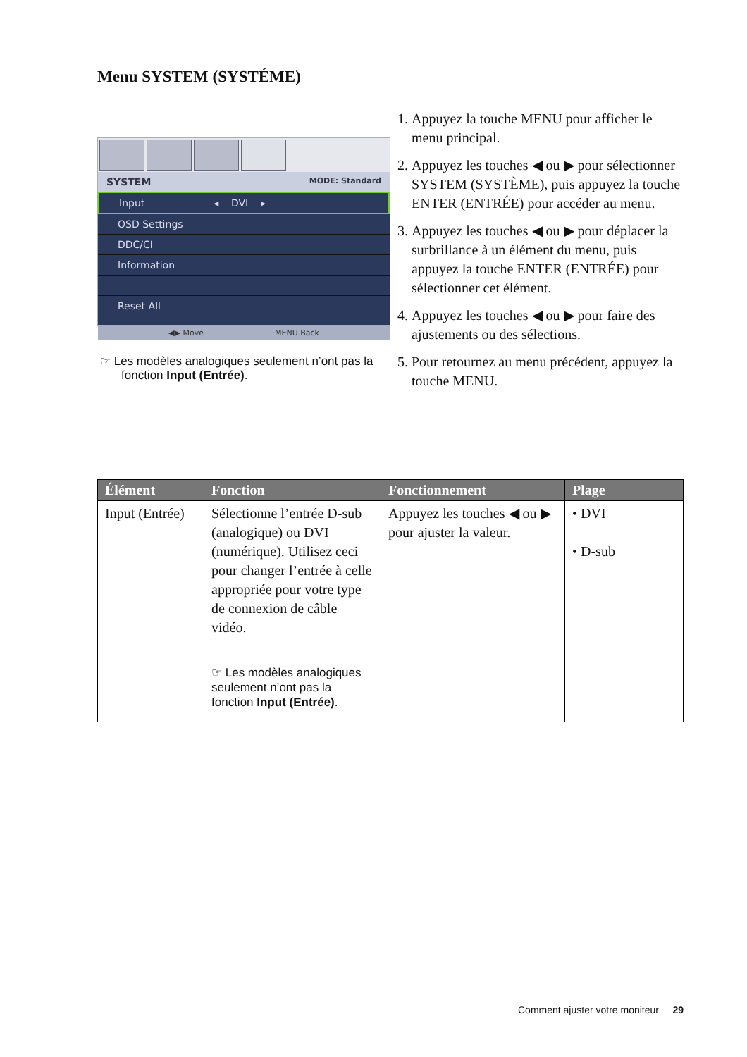Menu SYSTEM (SYSTÉME)
SYSTEM MODE: Standard
Input ◂ DVI ▸
OSD Settings
DDC/CI
Information
Reset All
◀▶ Move MENU Back
☞ Les modèles analogiques seulement n’ont pas la fonction Input (Entrée).
1. Appuyez la touche MENU pour afficher le menu principal.
2. Appuyez les touches ◀ ou ▶ pour sélectionner SYSTEM (SYSTÈME), puis appuyez la touche ENTER (ENTRÉE) pour accéder au menu.
3. Appuyez les touches ◀ ou ▶ pour déplacer la surbrillance à un élément du menu, puis appuyez la touche ENTER (ENTRÉE) pour sélectionner cet élément.
4. Appuyez les touches ◀ ou ▶ pour faire des ajustements ou des sélections.
5. Pour retournez au menu précédent, appuyez la touche MENU.
| Élément | Fonction | Fonctionnement | Plage |
| --- | --- | --- | --- |
| Input (Entrée) | Sélectionne l’entrée D-sub (analogique) ou DVI (numérique). Utilisez ceci pour changer l’entrée à celle appropriée pour votre type de connexion de câble vidéo. ☞ Les modèles analogiques seulement n’ont pas la fonction Input (Entrée) . | Appuyez les touches ◀ ou ▶ pour ajuster la valeur. | • DVI • D-sub |
Comment ajuster votre moniteur 29